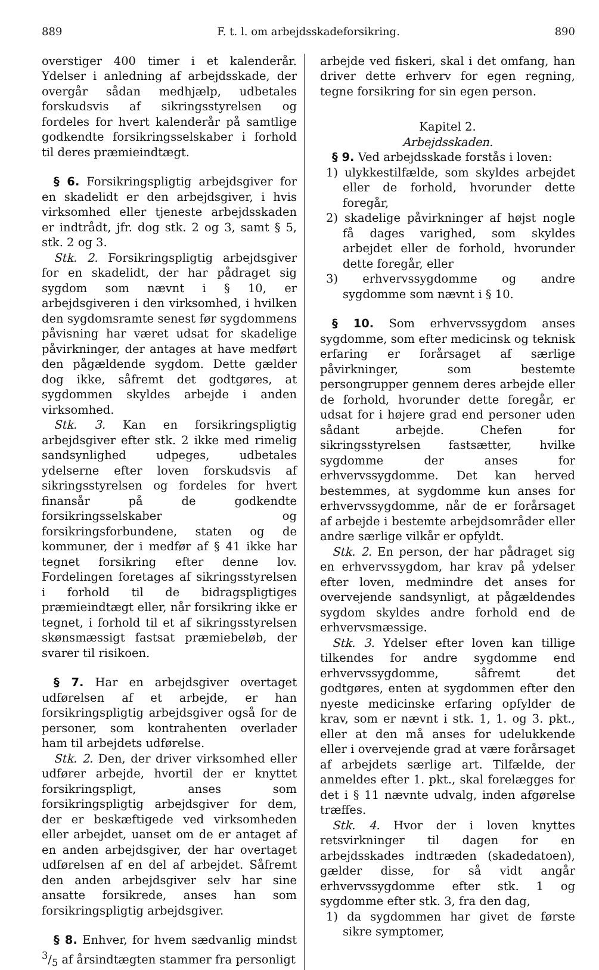889 F. t. l. om arbejdsskadeforsikring. 890
overstiger 400 timer i et kalenderår. Ydelser i anledning af arbejdsskade, der overgår sådan medhjælp, udbetales forskudsvis af sikringsstyrelsen og fordeles for hvert kalenderår på samtlige godkendte forsikringsselskaber i forhold til deres præmieindtægt.
§ 6. Forsikringspligtig arbejdsgiver for en skadelidt er den arbejdsgiver, i hvis virksomhed eller tjeneste arbejdsskaden er indtrådt, jfr. dog stk. 2 og 3, samt § 5, stk. 2 og 3.
Stk. 2. Forsikringspligtig arbejdsgiver for en skadelidt, der har pådraget sig sygdom som nævnt i § 10, er arbejdsgiveren i den virksomhed, i hvilken den sygdomsramte senest før sygdommens påvisning har været udsat for skadelige påvirkninger, der antages at have medført den pågældende sygdom. Dette gælder dog ikke, såfremt det godtgøres, at sygdommen skyldes arbejde i anden virksomhed.
Stk. 3. Kan en forsikringspligtig arbejdsgiver efter stk. 2 ikke med rimelig sandsynlighed udpeges, udbetales ydelserne efter loven forskudsvis af sikringsstyrelsen og fordeles for hvert finansår på de godkendte forsikringsselskaber og forsikringsforbundene, staten og de kommuner, der i medfør af § 41 ikke har tegnet forsikring efter denne lov. Fordelingen foretages af sikringsstyrelsen i forhold til de bidragspligtiges præmieindtægt eller, når forsikring ikke er tegnet, i forhold til et af sikringsstyrelsen skønsmæssigt fastsat præmiebeløb, der svarer til risikoen.
§ 7. Har en arbejdsgiver overtaget udførelsen af et arbejde, er han forsikringspligtig arbejdsgiver også for de personer, som kontrahenten overlader ham til arbejdets udførelse.
Stk. 2. Den, der driver virksomhed eller udfører arbejde, hvortil der er knyttet forsikringspligt, anses som forsikringspligtig arbejdsgiver for dem, der er beskæftigede ved virksomheden eller arbejdet, uanset om de er antaget af en anden arbejdsgiver, der har overtaget udførelsen af en del af arbejdet. Såfremt den anden arbejdsgiver selv har sine ansatte forsikrede, anses han som forsikringspligtig arbejdsgiver.
§ 8. Enhver, for hvem sædvanlig mindst 3/5 af årsindtægten stammer fra personligt
arbejde ved fiskeri, skal i det omfang, han driver dette erhverv for egen regning, tegne forsikring for sin egen person.
Kapitel 2.
Arbejdsskaden.
§ 9. Ved arbejdsskade forstås i loven:
1) ulykkestilfælde, som skyldes arbejdet eller de forhold, hvorunder dette foregår,
2) skadelige påvirkninger af højst nogle få dages varighed, som skyldes arbejdet eller de forhold, hvorunder dette foregår, eller
3) erhvervssygdomme og andre sygdomme som nævnt i § 10.
§ 10. Som erhvervssygdom anses sygdomme, som efter medicinsk og teknisk erfaring er forårsaget af særlige påvirkninger, som bestemte persongrupper gennem deres arbejde eller de forhold, hvorunder dette foregår, er udsat for i højere grad end personer uden sådant arbejde. Chefen for sikringsstyrelsen fastsætter, hvilke sygdomme der anses for erhvervssygdomme. Det kan herved bestemmes, at sygdomme kun anses for erhvervssygdomme, når de er forårsaget af arbejde i bestemte arbejdsområder eller andre særlige vilkår er opfyldt.
Stk. 2. En person, der har pådraget sig en erhvervssygdom, har krav på ydelser efter loven, medmindre det anses for overvejende sandsynligt, at pågældendes sygdom skyldes andre forhold end de erhvervsmæssige.
Stk. 3. Ydelser efter loven kan tillige tilkendes for andre sygdomme end erhvervssygdomme, såfremt det godtgøres, enten at sygdommen efter den nyeste medicinske erfaring opfylder de krav, som er nævnt i stk. 1, 1. og 3. pkt., eller at den må anses for udelukkende eller i overvejende grad at være forårsaget af arbejdets særlige art. Tilfælde, der anmeldes efter 1. pkt., skal forelægges for det i § 11 nævnte udvalg, inden afgørelse træffes.
Stk. 4. Hvor der i loven knyttes retsvirkninger til dagen for en arbejdsskades indtræden (skadedatoen), gælder disse, for så vidt angår erhvervssygdomme efter stk. 1 og sygdomme efter stk. 3, fra den dag,
1) da sygdommen har givet de første sikre symptomer,